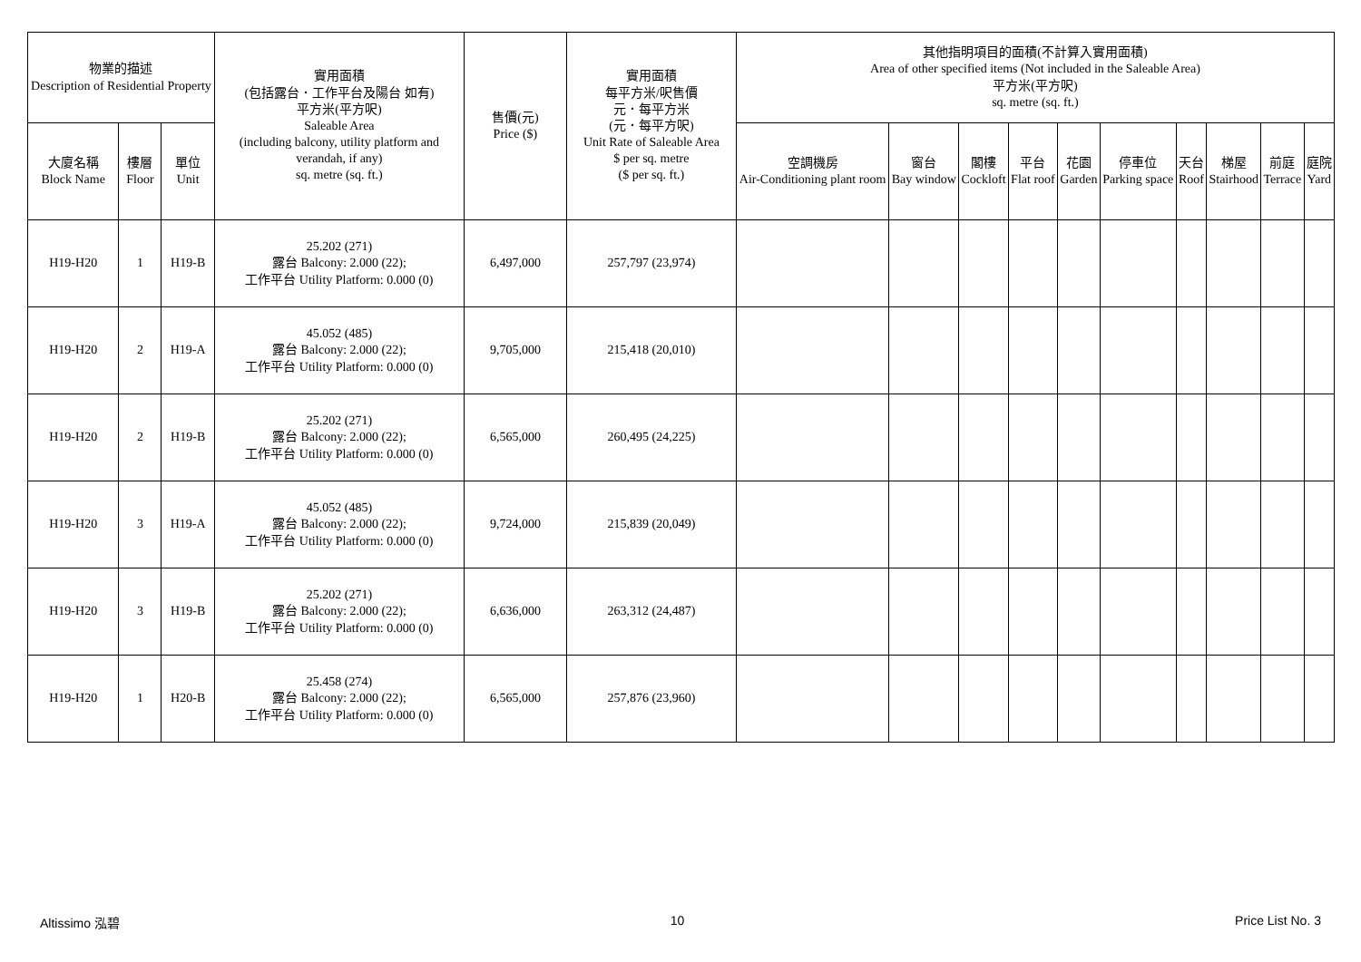| 物業的描述 Description of Residential Property | | | 實用面積 (包括露台．工作平台及陽台 如有) 平方米(平方呎) Saleable Area (including balcony, utility platform and verandah, if any) sq. metre (sq. ft.) | 售價(元) Price ($) | 實用面積 每平方米/呎售價 元．每平方米 (元．每平方呎) Unit Rate of Saleable Area $ per sq. metre ($ per sq. ft.) | 其他指明項目的面積(不計算入實用面積) Area of other specified items (Not included in the Saleable Area) 平方米(平方呎) sq. metre (sq. ft.) | | | | | | | | | |
| --- | --- | --- | --- | --- | --- | --- | --- | --- | --- | --- | --- | --- | --- | --- | --- |
| 大廈名稱 Block Name | 樓層 Floor | 單位 Unit | | | | 空調機房 Air-Conditioning plant room | 窗台 Bay window | 閣樓 Cockloft | 平台 Flat roof | 花園 Garden | 停車位 Parking space | 天台 Roof | 梯屋 Stairhood | 前庭 Terrace | 庭院 Yard |
| H19-H20 | 1 | H19-B | 25.202 (271) 露台 Balcony: 2.000 (22); 工作平台 Utility Platform: 0.000 (0) | 6,497,000 | 257,797 (23,974) | | | | | | | | | | |
| H19-H20 | 2 | H19-A | 45.052 (485) 露台 Balcony: 2.000 (22); 工作平台 Utility Platform: 0.000 (0) | 9,705,000 | 215,418 (20,010) | | | | | | | | | | |
| H19-H20 | 2 | H19-B | 25.202 (271) 露台 Balcony: 2.000 (22); 工作平台 Utility Platform: 0.000 (0) | 6,565,000 | 260,495 (24,225) | | | | | | | | | | |
| H19-H20 | 3 | H19-A | 45.052 (485) 露台 Balcony: 2.000 (22); 工作平台 Utility Platform: 0.000 (0) | 9,724,000 | 215,839 (20,049) | | | | | | | | | | |
| H19-H20 | 3 | H19-B | 25.202 (271) 露台 Balcony: 2.000 (22); 工作平台 Utility Platform: 0.000 (0) | 6,636,000 | 263,312 (24,487) | | | | | | | | | | |
| H19-H20 | 1 | H20-B | 25.458 (274) 露台 Balcony: 2.000 (22); 工作平台 Utility Platform: 0.000 (0) | 6,565,000 | 257,876 (23,960) | | | | | | | | | | |
Altissimo 泓碧 10 Price List No. 3